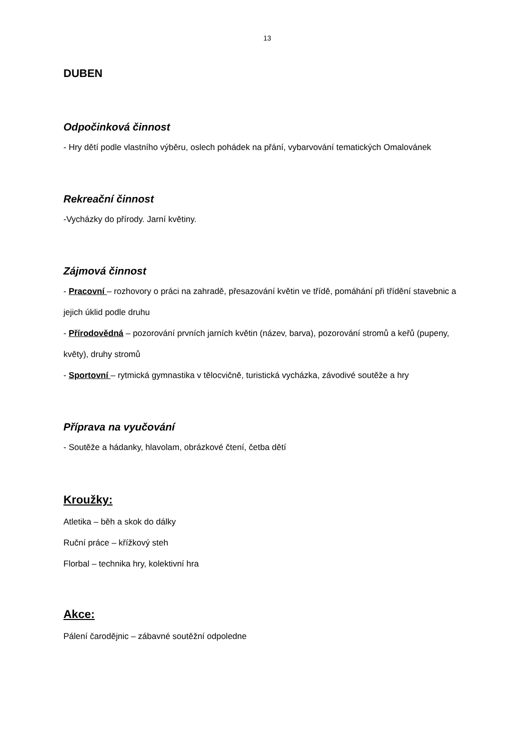13
DUBEN
Odpočinková činnost
- Hry dětí podle vlastního výběru, oslech pohádek na přání, vybarvování tematických Omalovánek
Rekreační činnost
-Vycházky do přírody. Jarní květiny.
Zájmová činnost
- Pracovní – rozhovory o práci na zahradě, přesazování květin ve třídě, pomáhání při třídění stavebnic a jejich úklid podle druhu
- Přírodovědná – pozorování prvních jarních květin (název, barva), pozorování stromů a keřů (pupeny, květy), druhy stromů
- Sportovní – rytmická gymnastika v tělocvičně, turistická vycházka, závodivé soutěže a hry
Příprava na vyučování
- Soutěže a hádanky, hlavolam, obrázkové čtení, četba dětí
Kroužky:
Atletika – běh a skok do dálky
Ruční práce – křížkový steh
Florbal – technika hry, kolektivní hra
Akce:
Pálení čarodějnic – zábavné soutěžní odpoledne